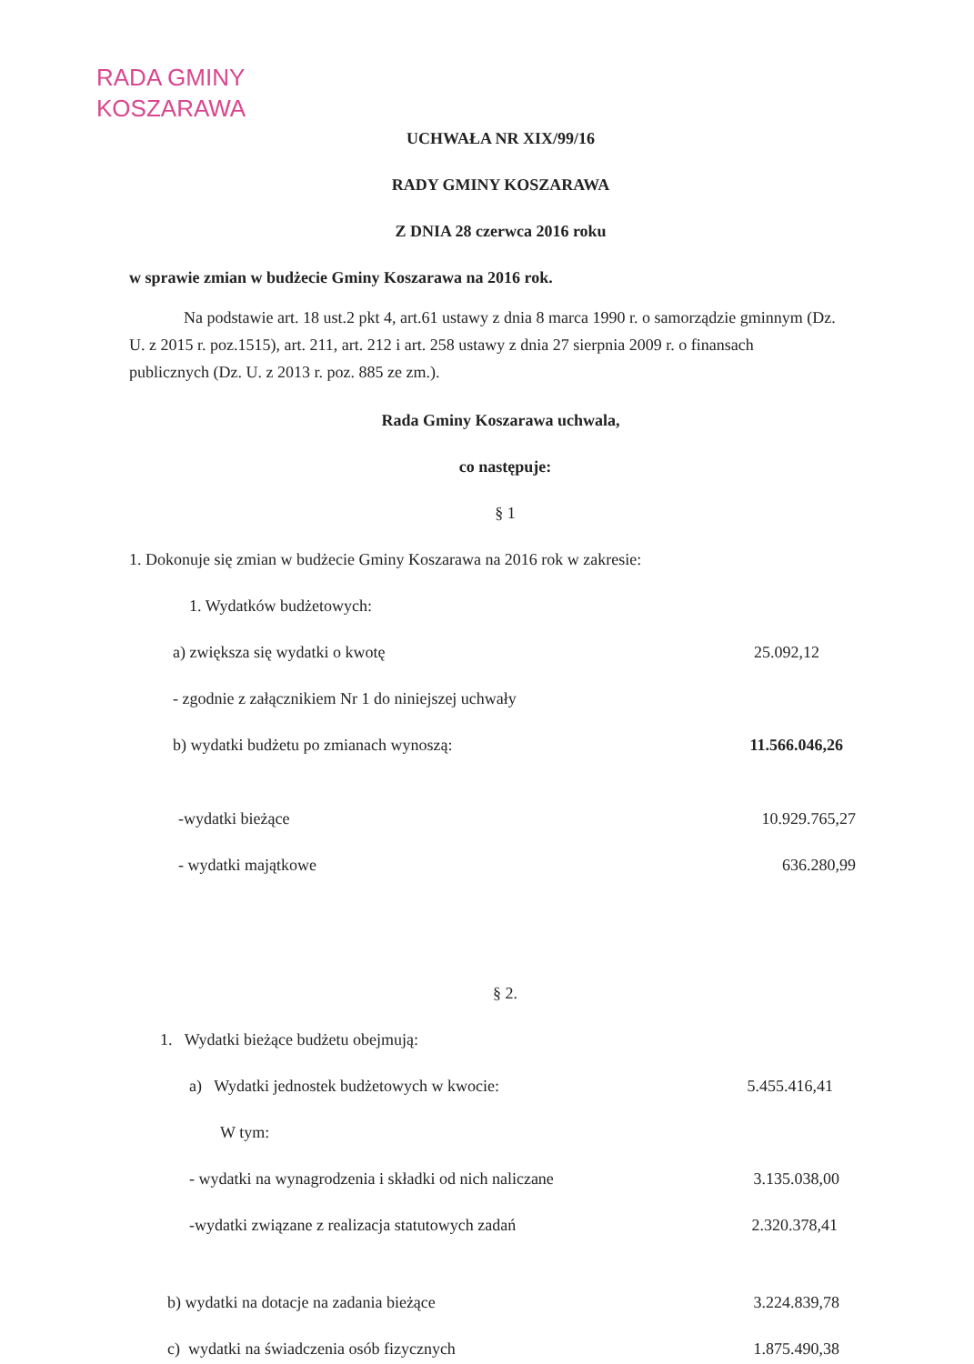RADA GMINY
KOSZARAWA
UCHWAŁA NR XIX/99/16
RADY GMINY KOSZARAWA
Z DNIA 28 czerwca 2016 roku
w sprawie zmian w budżecie Gminy Koszarawa na 2016 rok.
Na podstawie art. 18 ust.2 pkt 4, art.61 ustawy z dnia 8 marca 1990 r. o samorządzie gminnym (Dz. U. z 2015 r. poz.1515), art. 211, art. 212 i art. 258 ustawy z dnia 27 sierpnia 2009 r. o finansach publicznych (Dz. U. z 2013 r. poz. 885 ze zm.).
Rada Gminy Koszarawa uchwala,
co następuje:
§ 1
1. Dokonuje się zmian w budżecie Gminy Koszarawa na 2016 rok w zakresie:
1. Wydatków budżetowych:
a) zwiększa się wydatki o kwotę 25.092,12
- zgodnie z załącznikiem Nr 1 do niniejszej uchwały
b) wydatki budżetu po zmianach wynoszą: 11.566.046,26
-wydatki bieżące 10.929.765,27
- wydatki majątkowe 636.280,99
§ 2.
1. Wydatki bieżące budżetu obejmują:
a) Wydatki jednostek budżetowych w kwocie: 5.455.416,41
W tym:
- wydatki na wynagrodzenia i składki od nich naliczane 3.135.038,00
-wydatki związane z realizacja statutowych zadań 2.320.378,41
b) wydatki na dotacje na zadania bieżące 3.224.839,78
c) wydatki na świadczenia osób fizycznych 1.875.490,38